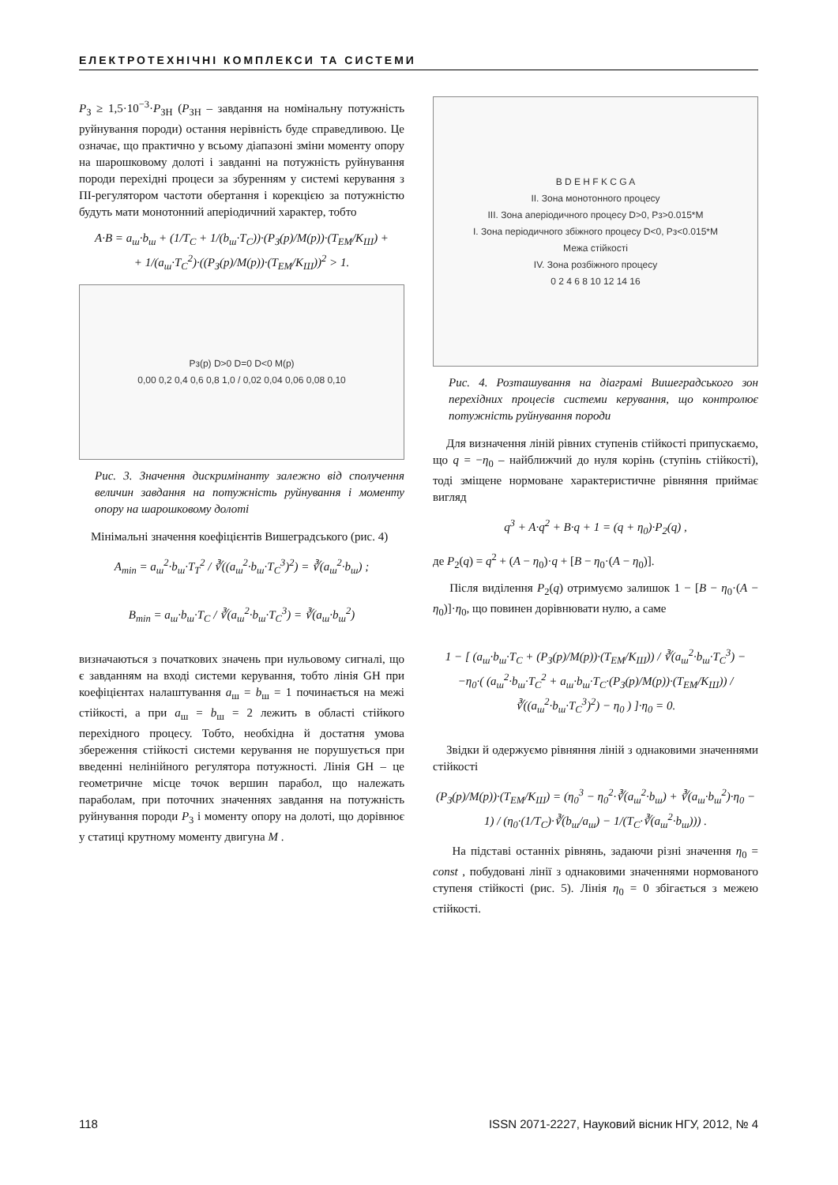ЕЛЕКТРОТЕХНІЧНІ КОМПЛЕКСИ ТА СИСТЕМИ
P<sub>З</sub> ≥ 1,5·10<sup>−3</sup>·P<sub>ЗН</sub> (P<sub>ЗН</sub> – завдання на номінальну потужність руйнування породи) остання нерівність буде справедливою. Це означає, що практично у всьому діапазоні зміни моменту опору на шарошковому долоті і завданні на потужність руйнування породи перехідні процеси за збуренням у системі керування з ПІ-регулятором частоти обертання і корекцією за потужністю будуть мати монотонний аперіодичний характер, тобто
A·B = a<sub>ш</sub>·b<sub>ш</sub> + (1/T<sub>C</sub> + 1/(b<sub>ш</sub>·T<sub>C</sub>))·(P<sub>З</sub>(p)/M(p))·(T<sub>EM</sub>/K<sub>Ш</sub>) +
+ 1/(a<sub>ш</sub>·T<sub>C</sub><sup>2</sup>)·((P<sub>З</sub>(p)/M(p))·(T<sub>EM</sub>/K<sub>Ш</sub>))<sup>2</sup> > 1.
Рз(p) D>0 D=0 D<0 M(p)
0,00 0,2 0,4 0,6 0,8 1,0 / 0,02 0,04 0,06 0,08 0,10
Рис. 3. Значення дискримінанту залежно від сполучення величин завдання на потужність руйнування і моменту опору на шарошковому долоті
Мінімальні значення коефіцієнтів Вишеградського (рис. 4)
A<sub>min</sub> = a<sub>ш</sub><sup>2</sup>·b<sub>ш</sub>·T<sub>T</sub><sup>2</sup> / ∛((a<sub>ш</sub><sup>2</sup>·b<sub>ш</sub>·T<sub>C</sub><sup>3</sup>)<sup>2</sup>) = ∛(a<sub>ш</sub><sup>2</sup>·b<sub>ш</sub>) ;
B<sub>min</sub> = a<sub>ш</sub>·b<sub>ш</sub>·T<sub>C</sub> / ∛(a<sub>ш</sub><sup>2</sup>·b<sub>ш</sub>·T<sub>C</sub><sup>3</sup>) = ∛(a<sub>ш</sub>·b<sub>ш</sub><sup>2</sup>)
визначаються з початкових значень при нульовому сигналі, що є завданням на вході системи керування, тобто лінія GH при коефіцієнтах налаштування a<sub>ш</sub> = b<sub>ш</sub> = 1 починається на межі стійкості, а при a<sub>ш</sub> = b<sub>ш</sub> = 2 лежить в області стійкого перехідного процесу. Тобто, необхідна й достатня умова збереження стійкості системи керування не порушується при введенні нелінійного регулятора потужності. Лінія GH – це геометричне місце точок вершин парабол, що належать параболам, при поточних значеннях завдання на потужність руйнування породи P<sub>3</sub> і моменту опору на долоті, що дорівнює у статиці крутному моменту двигуна M .
B D E H F K C G A
II. Зона монотонного процесу
III. Зона аперіодичного процесу D>0, Pз>0.015*M
I. Зона періодичного збіжного процесу D<0, Pз<0.015*M
Межа стійкості
IV. Зона розбіжного процесу
0 2 4 6 8 10 12 14 16
Рис. 4. Розташування на діаграмі Вишеградського зон перехідних процесів системи керування, що контролює потужність руйнування породи
Для визначення ліній рівних ступенів стійкості припускаємо, що q = −η<sub>0</sub> – найближчий до нуля корінь (ступінь стійкості), тоді зміщене нормоване характеристичне рівняння приймає вигляд
q<sup>3</sup> + A·q<sup>2</sup> + B·q + 1 = (q + η<sub>0</sub>)·P<sub>2</sub>(q) ,
де P<sub>2</sub>(q) = q<sup>2</sup> + (A − η<sub>0</sub>)·q + [B − η<sub>0</sub>·(A − η<sub>0</sub>)].
Після виділення P<sub>2</sub>(q) отримуємо залишок 1 − [B − η<sub>0</sub>·(A − η<sub>0</sub>)]·η<sub>0</sub>, що повинен дорівнювати нулю, а саме
1 − [ (a<sub>ш</sub>·b<sub>ш</sub>·T<sub>C</sub> + (P<sub>З</sub>(p)/M(p))·(T<sub>EM</sub>/K<sub>Ш</sub>)) / ∛(a<sub>ш</sub><sup>2</sup>·b<sub>ш</sub>·T<sub>C</sub><sup>3</sup>) −
−η<sub>0</sub>·( (a<sub>ш</sub><sup>2</sup>·b<sub>ш</sub>·T<sub>C</sub><sup>2</sup> + a<sub>ш</sub>·b<sub>ш</sub>·T<sub>C</sub>·(P<sub>З</sub>(p)/M(p))·(T<sub>EM</sub>/K<sub>Ш</sub>)) / ∛((a<sub>ш</sub><sup>2</sup>·b<sub>ш</sub>·T<sub>C</sub><sup>3</sup>)<sup>2</sup>) − η<sub>0</sub> ) ]·η<sub>0</sub> = 0.
Звідки й одержуємо рівняння ліній з однаковими значеннями стійкості
(P<sub>З</sub>(p)/M(p))·(T<sub>EM</sub>/K<sub>Ш</sub>) = (η<sub>0</sub><sup>3</sup> − η<sub>0</sub><sup>2</sup>·∛(a<sub>ш</sub><sup>2</sup>·b<sub>ш</sub>) + ∛(a<sub>ш</sub>·b<sub>ш</sub><sup>2</sup>)·η<sub>0</sub> − 1) / (η<sub>0</sub>·(1/T<sub>C</sub>)·∛(b<sub>ш</sub>/a<sub>ш</sub>) − 1/(T<sub>C</sub>·∛(a<sub>ш</sub><sup>2</sup>·b<sub>ш</sub>))) .
На підставі останніх рівнянь, задаючи різні значення η<sub>0</sub> = const , побудовані лінії з однаковими значеннями нормованого ступеня стійкості (рис. 5). Лінія η<sub>0</sub> = 0 збігається з межею стійкості.
118 ISSN 2071-2227, Науковий вісник НГУ, 2012, № 4